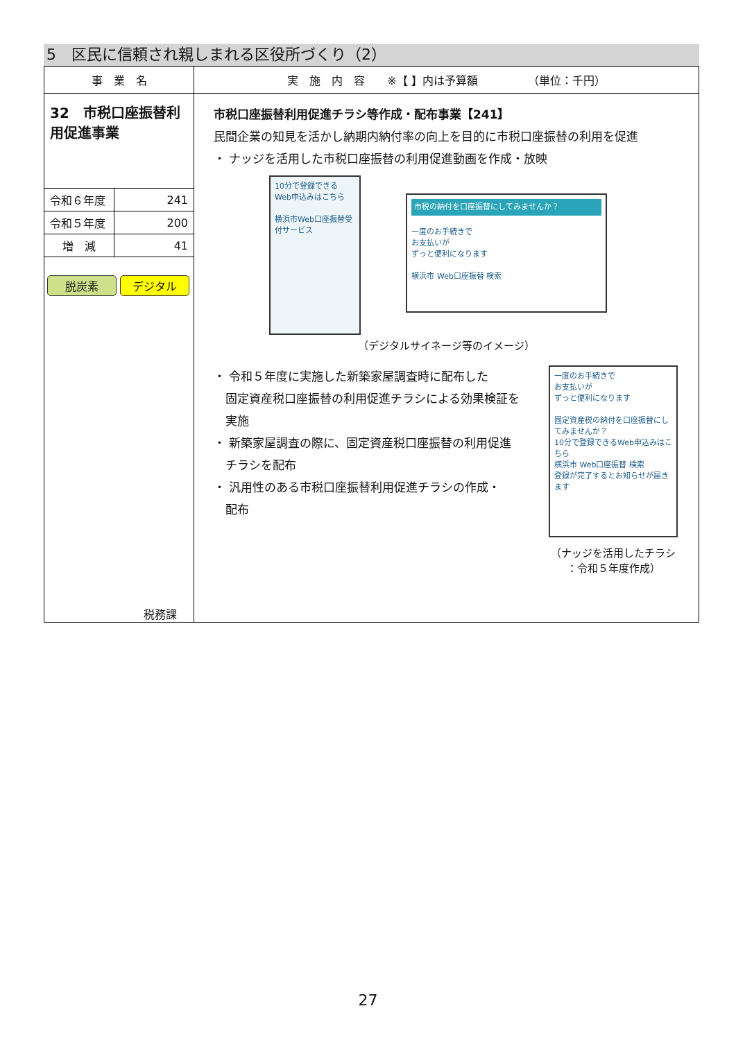5　区民に信頼され親しまれる区役所づくり（2）
| 事 業 名 | 実 施 内 容 ※【 】内は予算額 （単位：千円） |
| --- | --- |
| 32 市税口座振替利用促進事業 / 令和６年度 / 241 / / 令和５年度 / 200 / / 増 減 / 41 / 脱炭素 デジタル 税務課 | 市税口座振替利用促進チラシ等作成・配布事業【241】 民間企業の知見を活かし納期内納付率の向上を目的に市税口座振替の利用を促進 ・ ナッジを活用した市税口座振替の利用促進動画を作成・放映 10分で登録できる Web申込みはこちら 横浜市Web口座振替受付サービス 市税の納付を口座振替にしてみませんか？ 一度のお手続きで お支払いが ずっと便利になります 横浜市 Web口座振替 検索 （デジタルサイネージ等のイメージ） ・ 令和５年度に実施した新築家屋調査時に配布した 固定資産税口座振替の利用促進チラシによる効果検証を 実施 ・ 新築家屋調査の際に、固定資産税口座振替の利用促進 チラシを配布 ・ 汎用性のある市税口座振替利用促進チラシの作成・ 配布 一度のお手続きで お支払いが ずっと便利になります 固定資産税の納付を口座振替にしてみませんか？ 10分で登録できるWeb申込みはこちら 横浜市 Web口座振替 検索 登録が完了するとお知らせが届きます （ナッジを活用したチラシ ：令和５年度作成） |
27